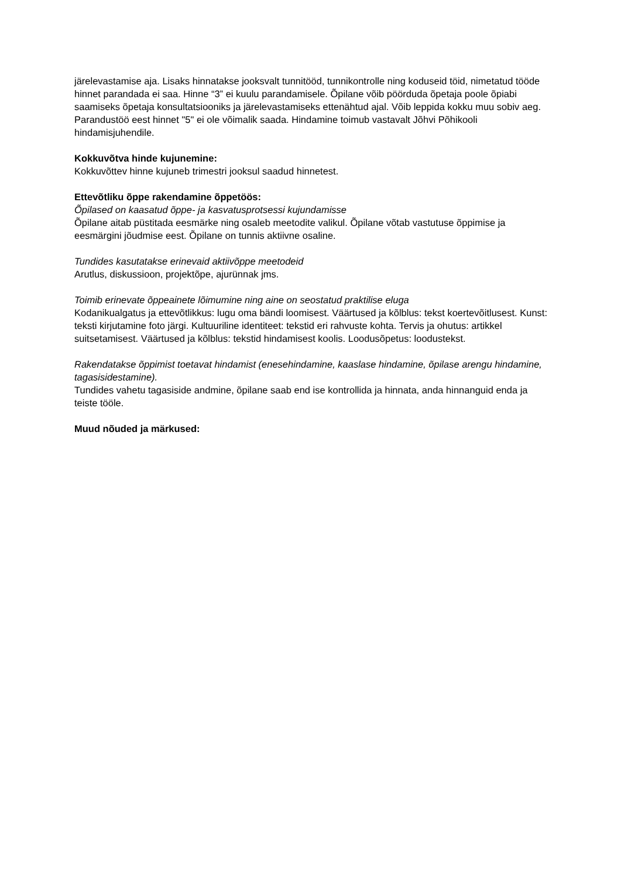järelevastamise aja. Lisaks hinnatakse jooksvalt tunnitööd, tunnikontrolle ning koduseid töid, nimetatud tööde hinnet parandada ei saa. Hinne “3” ei kuulu parandamisele. Õpilane võib pöörduda õpetaja poole õpiabi saamiseks õpetaja konsultatsiooniks ja järelevastamiseks ettenähtud ajal. Võib leppida kokku muu sobiv aeg. Parandustöö eest hinnet "5" ei ole võimalik saada. Hindamine toimub vastavalt Jõhvi Põhikooli hindamisjuhendile.
Kokkuvõtva hinde kujunemine:
Kokkuvõttev hinne kujuneb trimestri jooksul saadud hinnetest.
Ettevõtliku õppe rakendamine õppetöös:
Õpilased on kaasatud õppe- ja kasvatusprotsessi kujundamisse
Õpilane aitab püstitada eesmärke ning osaleb meetodite valikul. Õpilane võtab vastutuse õppimise ja eesmärgini jõudmise eest. Õpilane on tunnis aktiivne osaline.
Tundides kasutatakse erinevaid aktiivõppe meetodeid
Arutlus, diskussioon, projektõpe, ajurünnak jms.
Toimib erinevate õppeainete lõimumine ning aine on seostatud praktilise eluga
Kodanikualgatus ja ettevõtlikkus: lugu oma bändi loomisest. Väärtused ja kõlblus: tekst koertevõitlusest. Kunst: teksti kirjutamine foto järgi. Kultuuriline identiteet: tekstid eri rahvuste kohta. Tervis ja ohutus: artikkel suitsetamisest. Väärtused ja kõlblus: tekstid hindamisest koolis. Loodusõpetus: loodustekst.
Rakendatakse õppimist toetavat hindamist (enesehindamine, kaaslase hindamine, õpilase arengu hindamine, tagasisidestamine).
Tundides vahetu tagasiside andmine, õpilane saab end ise kontrollida ja hinnata, anda hinnanguid enda ja teiste tööle.
Muud nõuded ja märkused: